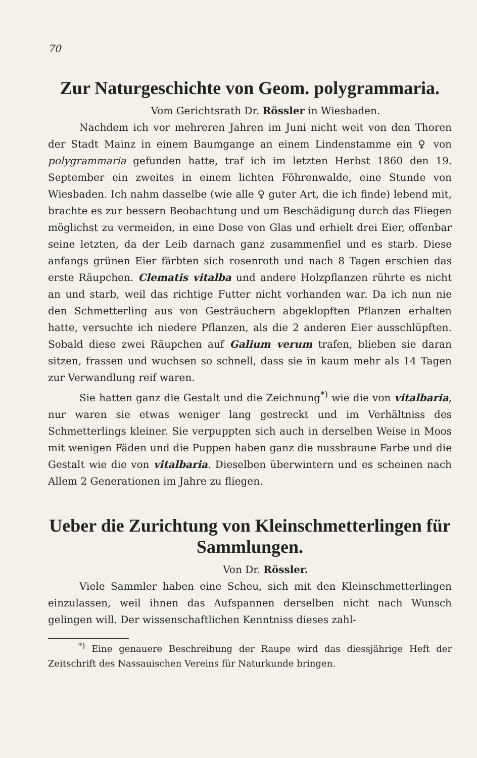70
Zur Naturgeschichte von Geom. polygrammaria.
Vom Gerichtsrath Dr. Rössler in Wiesbaden.
Nachdem ich vor mehreren Jahren im Juni nicht weit von den Thoren der Stadt Mainz in einem Baumgange an einem Lindenstamme ein ♀ von polygrammaria gefunden hatte, traf ich im letzten Herbst 1860 den 19. September ein zweites in einem lichten Föhrenwalde, eine Stunde von Wiesbaden. Ich nahm dasselbe (wie alle ♀ guter Art, die ich finde) lebend mit, brachte es zur bessern Beobachtung und um Beschädigung durch das Fliegen möglichst zu vermeiden, in eine Dose von Glas und erhielt drei Eier, offenbar seine letzten, da der Leib darnach ganz zusammenfiel und es starb. Diese anfangs grünen Eier färbten sich rosenroth und nach 8 Tagen erschien das erste Räupchen. Clematis vitalba und andere Holzpflanzen rührte es nicht an und starb, weil das richtige Futter nicht vorhanden war. Da ich nun nie den Schmetterling aus von Gesträuchern abgeklopften Pflanzen erhalten hatte, versuchte ich niedere Pflanzen, als die 2 anderen Eier ausschlüpften. Sobald diese zwei Räupchen auf Galium verum trafen, blieben sie daran sitzen, frassen und wuchsen so schnell, dass sie in kaum mehr als 14 Tagen zur Verwandlung reif waren.
Sie hatten ganz die Gestalt und die Zeichnung<sup>*)</sup> wie die von vitalbaria, nur waren sie etwas weniger lang gestreckt und im Verhältniss des Schmetterlings kleiner. Sie verpuppten sich auch in derselben Weise in Moos mit wenigen Fäden und die Puppen haben ganz die nussbraune Farbe und die Gestalt wie die von vitalbaria. Dieselben überwintern und es scheinen nach Allem 2 Generationen im Jahre zu fliegen.
Ueber die Zurichtung von Kleinschmetterlingen für Sammlungen.
Von Dr. Rössler.
Viele Sammler haben eine Scheu, sich mit den Kleinschmetterlingen einzulassen, weil ihnen das Aufspannen derselben nicht nach Wunsch gelingen will. Der wissenschaftlichen Kenntniss dieses zahl-
<sup>*)</sup> Eine genauere Beschreibung der Raupe wird das diessjährige Heft der Zeitschrift des Nassauischen Vereins für Naturkunde bringen.